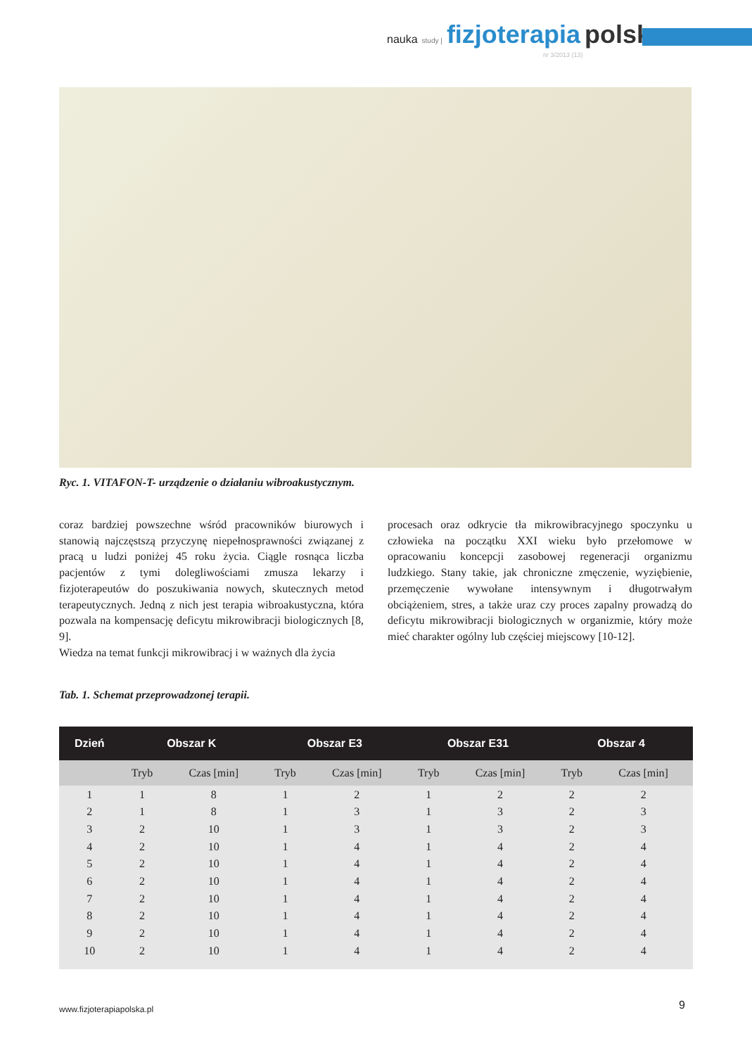nauka study | fizjoterapia polska
nr 3/2013 (13)
Ryc. 1. VITAFON-T- urządzenie o działaniu wibroakustycznym.
coraz bardziej powszechne wśród pracowników biurowych i stanowią najczęstszą przyczynę niepełnosprawności związanej z pracą u ludzi poniżej 45 roku życia. Ciągle rosnąca liczba pacjentów z tymi dolegliwościami zmusza lekarzy i fizjoterapeutów do poszukiwania nowych, skutecznych metod terapeutycznych. Jedną z nich jest terapia wibroakustyczna, która pozwala na kompensację deficytu mikrowibracji biologicznych [8, 9].
Wiedza na temat funkcji mikrowibracj i w ważnych dla życia
procesach oraz odkrycie tła mikrowibracyjnego spoczynku u człowieka na początku XXI wieku było przełomowe w opracowaniu koncepcji zasobowej regeneracji organizmu ludzkiego. Stany takie, jak chroniczne zmęczenie, wyziębienie, przemęczenie wywołane intensywnym i długotrwałym obciążeniem, stres, a także uraz czy proces zapalny prowadzą do deficytu mikrowibracji biologicznych w organizmie, który może mieć charakter ogólny lub częściej miejscowy [10-12].
Tab. 1. Schemat przeprowadzonej terapii.
| Dzień | Obszar K | | Obszar E3 | | Obszar E31 | | Obszar 4 | |
| --- | --- | --- | --- | --- | --- | --- | --- | --- |
| | Tryb | Czas [min] | Tryb | Czas [min] | Tryb | Czas [min] | Tryb | Czas [min] |
| 1 | 1 | 8 | 1 | 2 | 1 | 2 | 2 | 2 |
| 2 | 1 | 8 | 1 | 3 | 1 | 3 | 2 | 3 |
| 3 | 2 | 10 | 1 | 3 | 1 | 3 | 2 | 3 |
| 4 | 2 | 10 | 1 | 4 | 1 | 4 | 2 | 4 |
| 5 | 2 | 10 | 1 | 4 | 1 | 4 | 2 | 4 |
| 6 | 2 | 10 | 1 | 4 | 1 | 4 | 2 | 4 |
| 7 | 2 | 10 | 1 | 4 | 1 | 4 | 2 | 4 |
| 8 | 2 | 10 | 1 | 4 | 1 | 4 | 2 | 4 |
| 9 | 2 | 10 | 1 | 4 | 1 | 4 | 2 | 4 |
| 10 | 2 | 10 | 1 | 4 | 1 | 4 | 2 | 4 |
www.fizjoterapiapolska.pl 9